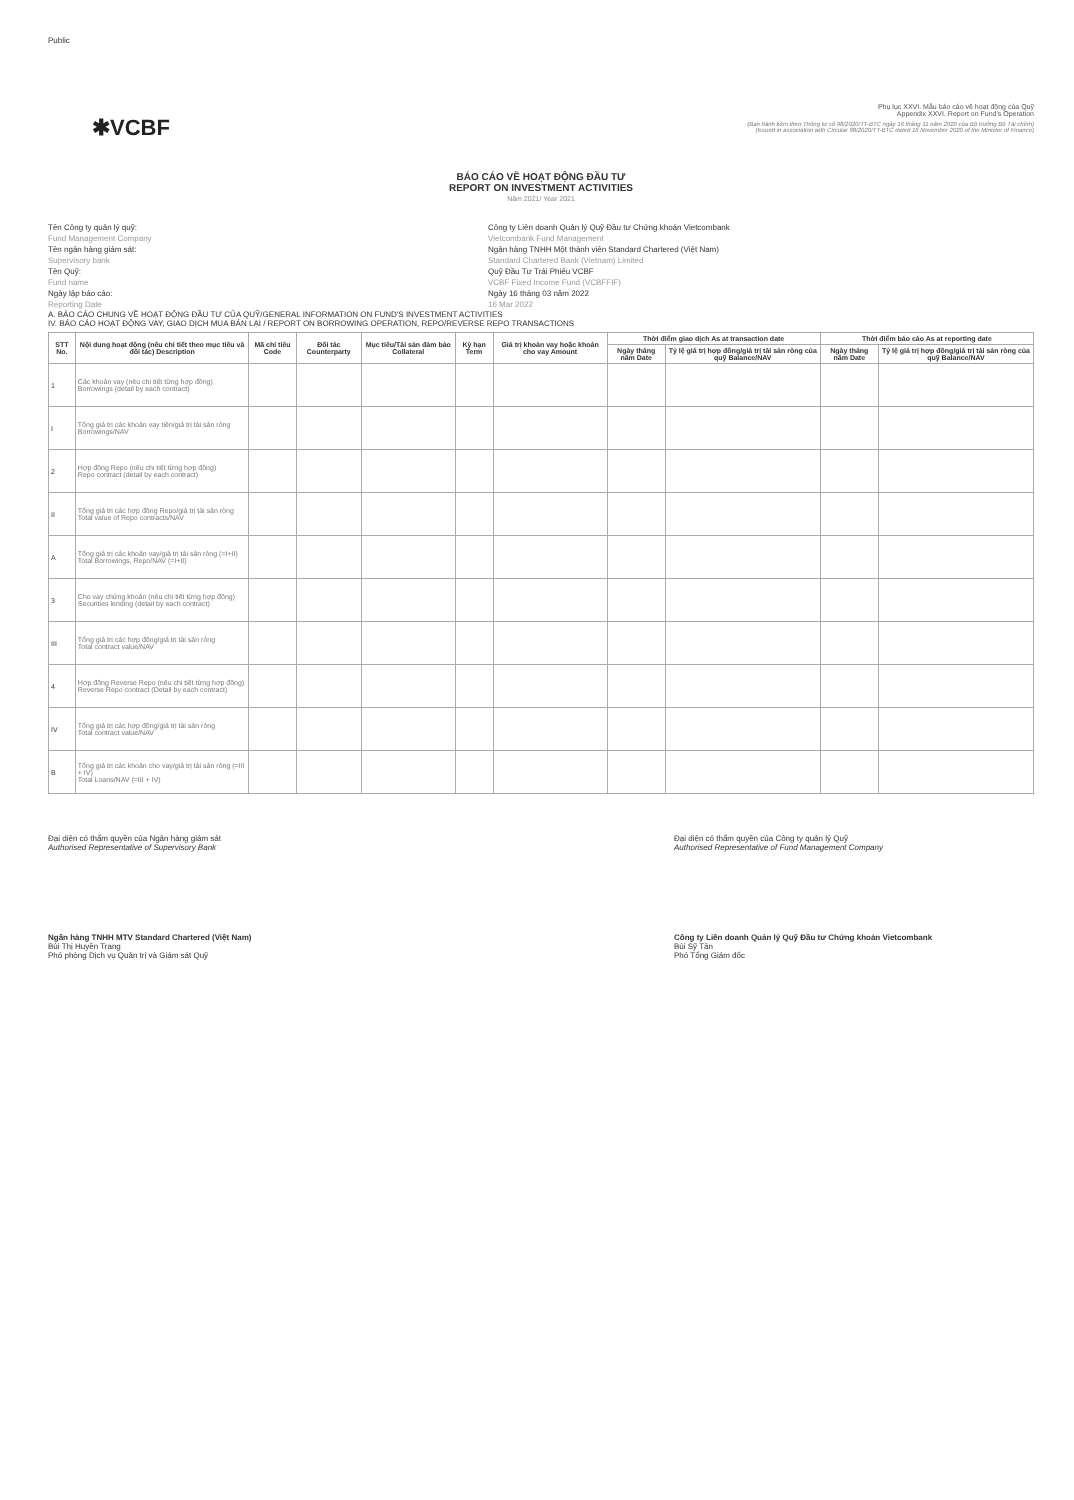Public
✱VCBF
Phụ lục XXVI. Mẫu báo cáo về hoạt động của Quỹ
Appendix XXVI. Report on Fund's Operation
(Ban hành kèm theo Thông tư số 98/2020/TT-BTC ngày 16 tháng 11 năm 2020 của Bộ trưởng Bộ Tài chính)
(Issued in association with Circular 98/2020/TT-BTC dated 16 November 2020 of the Minister of Finance)
BÁO CÁO VỀ HOẠT ĐỘNG ĐẦU TƯ
REPORT ON INVESTMENT ACTIVITIES
Năm 2021/ Year 2021
Tên Công ty quản lý quỹ:
Fund Management Company
Tên ngân hàng giám sát:
Supervisory bank
Tên Quỹ:
Fund name
Ngày lập báo cáo:
Reporting Date
Công ty Liên doanh Quản lý Quỹ Đầu tư Chứng khoán Vietcombank
Vietcombank Fund Management
Ngân hàng TNHH Một thành viên Standard Chartered (Việt Nam)
Standard Chartered Bank (Vietnam) Limited
Quỹ Đầu Tư Trái Phiếu VCBF
VCBF Fixed Income Fund (VCBFFIF)
Ngày 16 tháng 03 năm 2022
16 Mar 2022
A. BÁO CÁO CHUNG VỀ HOẠT ĐỘNG ĐẦU TƯ CỦA QUỸ/GENERAL INFORMATION ON FUND'S INVESTMENT ACTIVITIES
IV. BÁO CÁO HOẠT ĐỘNG VAY, GIAO DỊCH MUA BÁN LẠI / REPORT ON BORROWING OPERATION, REPO/REVERSE REPO TRANSACTIONS
| STT No. | Nội dung hoạt động (nêu chi tiết theo mục tiêu và đối tác) Description | Mã chỉ tiêu Code | Đối tác Counterparty | Mục tiêu/Tài sản đảm bảo Collateral | Kỳ hạn Term | Giá trị khoản vay hoặc khoản cho vay Amount | Thời điểm giao dịch As at transaction date | | Thời điểm báo cáo As at reporting date | |
| --- | --- | --- | --- | --- | --- | --- | --- | --- | --- | --- |
| | | | | | | | Ngày tháng năm Date | Tỷ lệ giá trị hợp đồng/giá trị tài sản ròng của quỹ Balance/NAV | Ngày tháng năm Date | Tỷ lệ giá trị hợp đồng/giá trị tài sản ròng của quỹ Balance/NAV |
| 1 | Các khoản vay (nêu chi tiết từng hợp đồng) Borrowings (detail by each contract) | | | | | | | | | |
| I | Tổng giá trị các khoản vay tiền/giá trị tài sản ròng Borrowings/NAV | | | | | | | | | |
| 2 | Hợp đồng Repo (nêu chi tiết từng hợp đồng) Repo contract (detail by each contract) | | | | | | | | | |
| II | Tổng giá trị các hợp đồng Repo/giá trị tài sản ròng Total value of Repo contracts/NAV | | | | | | | | | |
| A | Tổng giá trị các khoản vay/giá trị tài sản ròng (=I+II) Total Borrowings, Repo/NAV (=I+II) | | | | | | | | | |
| 3 | Cho vay chứng khoán (nêu chi tiết từng hợp đồng) Securities lending (detail by each contract) | | | | | | | | | |
| III | Tổng giá trị các hợp đồng/giá trị tài sản ròng Total contract value/NAV | | | | | | | | | |
| 4 | Hợp đồng Reverse Repo (nêu chi tiết từng hợp đồng) Reverse Repo contract (Detail by each contract) | | | | | | | | | |
| IV | Tổng giá trị các hợp đồng/giá trị tài sản ròng Total contract value/NAV | | | | | | | | | |
| B | Tổng giá trị các khoản cho vay/giá trị tài sản ròng (=III + IV) Total Loans/NAV (=III + IV) | | | | | | | | | |
Đại diện có thẩm quyền của Ngân hàng giám sát
Authorised Representative of Supervisory Bank
Ngân hàng TNHH MTV Standard Chartered (Việt Nam)
Bùi Thị Huyền Trang
Phó phòng Dịch vụ Quản trị và Giám sát Quỹ
Đại diện có thẩm quyền của Công ty quản lý Quỹ
Authorised Representative of Fund Management Company
Công ty Liên doanh Quản lý Quỹ Đầu tư Chứng khoán Vietcombank
Bùi Sỹ Tân
Phó Tổng Giám đốc